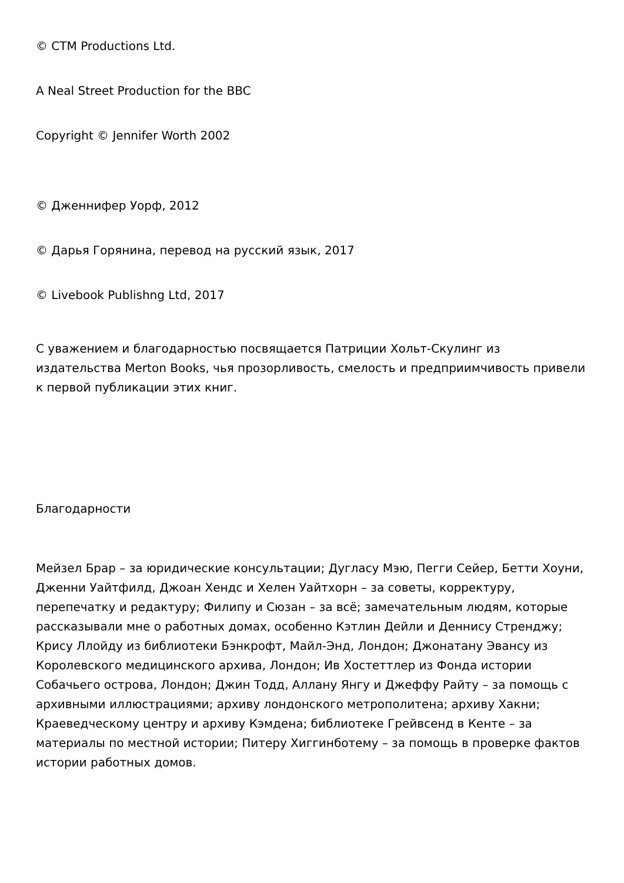© CTM Productions Ltd.
A Neal Street Production for the BBC
Copyright © Jennifer Worth 2002
© Дженнифер Уорф, 2012
© Дарья Горянина, перевод на русский язык, 2017
© Livebook Publishng Ltd, 2017
С уважением и благодарностью посвящается Патриции Хольт-Скулинг из издательства Merton Books, чья прозорливость, смелость и предприимчивость привели к первой публикации этих книг.
Благодарности
Мейзел Брар – за юридические консультации; Дугласу Мэю, Пегги Сейер, Бетти Хоуни, Дженни Уайтфилд, Джоан Хендс и Хелен Уайтхорн – за советы, корректуру, перепечатку и редактуру; Филипу и Сюзан – за всё; замечательным людям, которые рассказывали мне о работных домах, особенно Кэтлин Дейли и Деннису Стренджу; Крису Ллойду из библиотеки Бэнкрофт, Майл-Энд, Лондон; Джонатану Эвансу из Королевского медицинского архива, Лондон; Ив Хостеттлер из Фонда истории Собачьего острова, Лондон; Джин Тодд, Аллану Янгу и Джеффу Райту – за помощь с архивными иллюстрациями; архиву лондонского метрополитена; архиву Хакни; Краеведческому центру и архиву Кэмдена; библиотеке Грейвсенд в Кенте – за материалы по местной истории; Питеру Хиггинботему – за помощь в проверке фактов истории работных домов.